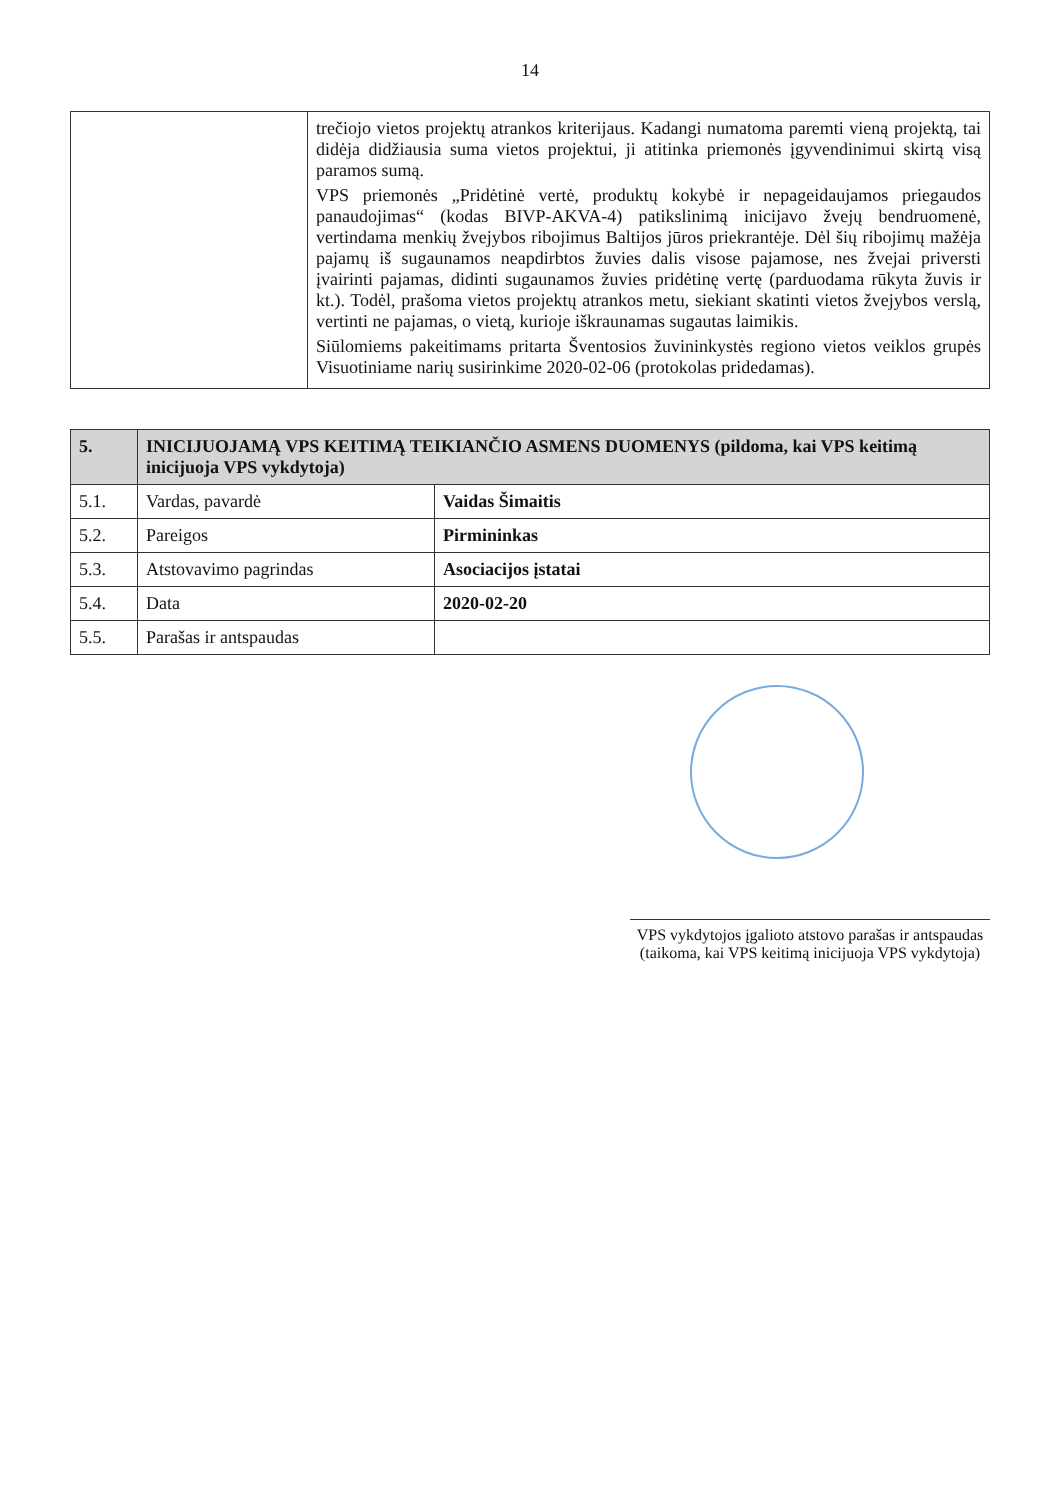14
| | trečiojo vietos projektų atrankos kriterijaus. Kadangi numatoma paremti vieną projektą, tai didėja didžiausia suma vietos projektui, ji atitinka priemonės įgyvendinimui skirtą visą paramos sumą. VPS priemonės „Pridėtinė vertė, produktų kokybė ir nepageidaujamos priegaudos panaudojimas“ (kodas BIVP-AKVA-4) patikslinimą inicijavo žvejų bendruomenė, vertindama menkių žvejybos ribojimus Baltijos jūros priekrantėje. Dėl šių ribojimų mažėja pajamų iš sugaunamos neapdirbtos žuvies dalis visose pajamose, nes žvejai priversti įvairinti pajamas, didinti sugaunamos žuvies pridėtinę vertę (parduodama rūkyta žuvis ir kt.). Todėl, prašoma vietos projektų atrankos metu, siekiant skatinti vietos žvejybos verslą, vertinti ne pajamas, o vietą, kurioje iškraunamas sugautas laimikis. Siūlomiems pakeitimams pritarta Šventosios žuvininkystės regiono vietos veiklos grupės Visuotiniame narių susirinkime 2020-02-06 (protokolas pridedamas). |
| 5. | INICIJUOJAMĄ VPS KEITIMĄ TEIKIANČIO ASMENS DUOMENYS (pildoma, kai VPS keitimą inicijuoja VPS vykdytoja) | |
| --- | --- | --- |
| 5.1. | Vardas, pavardė | Vaidas Šimaitis |
| 5.2. | Pareigos | Pirmininkas |
| 5.3. | Atstovavimo pagrindas | Asociacijos įstatai |
| 5.4. | Data | 2020-02-20 |
| 5.5. | Parašas ir antspaudas | |
VPS vykdytojos įgalioto atstovo parašas ir antspaudas
(taikoma, kai VPS keitimą inicijuoja VPS vykdytoja)